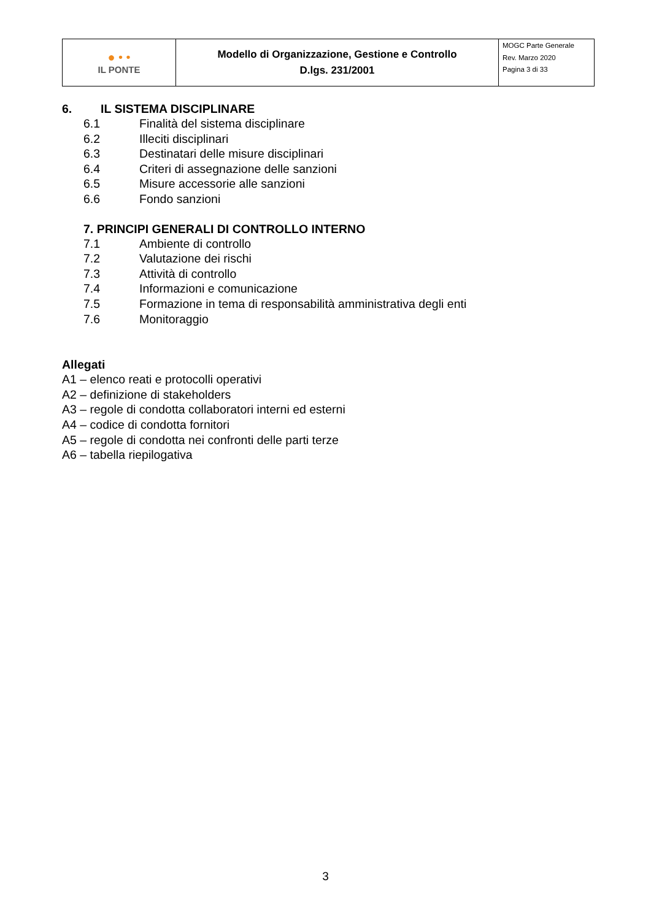| ● • • IL PONTE | Modello di Organizzazione, Gestione e Controllo D.lgs. 231/2001 | MOGC Parte Generale Rev. Marzo 2020 Pagina 3 di 33 |
6. IL SISTEMA DISCIPLINARE
6.1 Finalità del sistema disciplinare
6.2 Illeciti disciplinari
6.3 Destinatari delle misure disciplinari
6.4 Criteri di assegnazione delle sanzioni
6.5 Misure accessorie alle sanzioni
6.6 Fondo sanzioni
7. PRINCIPI GENERALI DI CONTROLLO INTERNO
7.1 Ambiente di controllo
7.2 Valutazione dei rischi
7.3 Attività di controllo
7.4 Informazioni e comunicazione
7.5 Formazione in tema di responsabilità amministrativa degli enti
7.6 Monitoraggio
Allegati
A1 – elenco reati e protocolli operativi
A2 – definizione di stakeholders
A3 – regole di condotta collaboratori interni ed esterni
A4 – codice di condotta fornitori
A5 – regole di condotta nei confronti delle parti terze
A6 – tabella riepilogativa
3